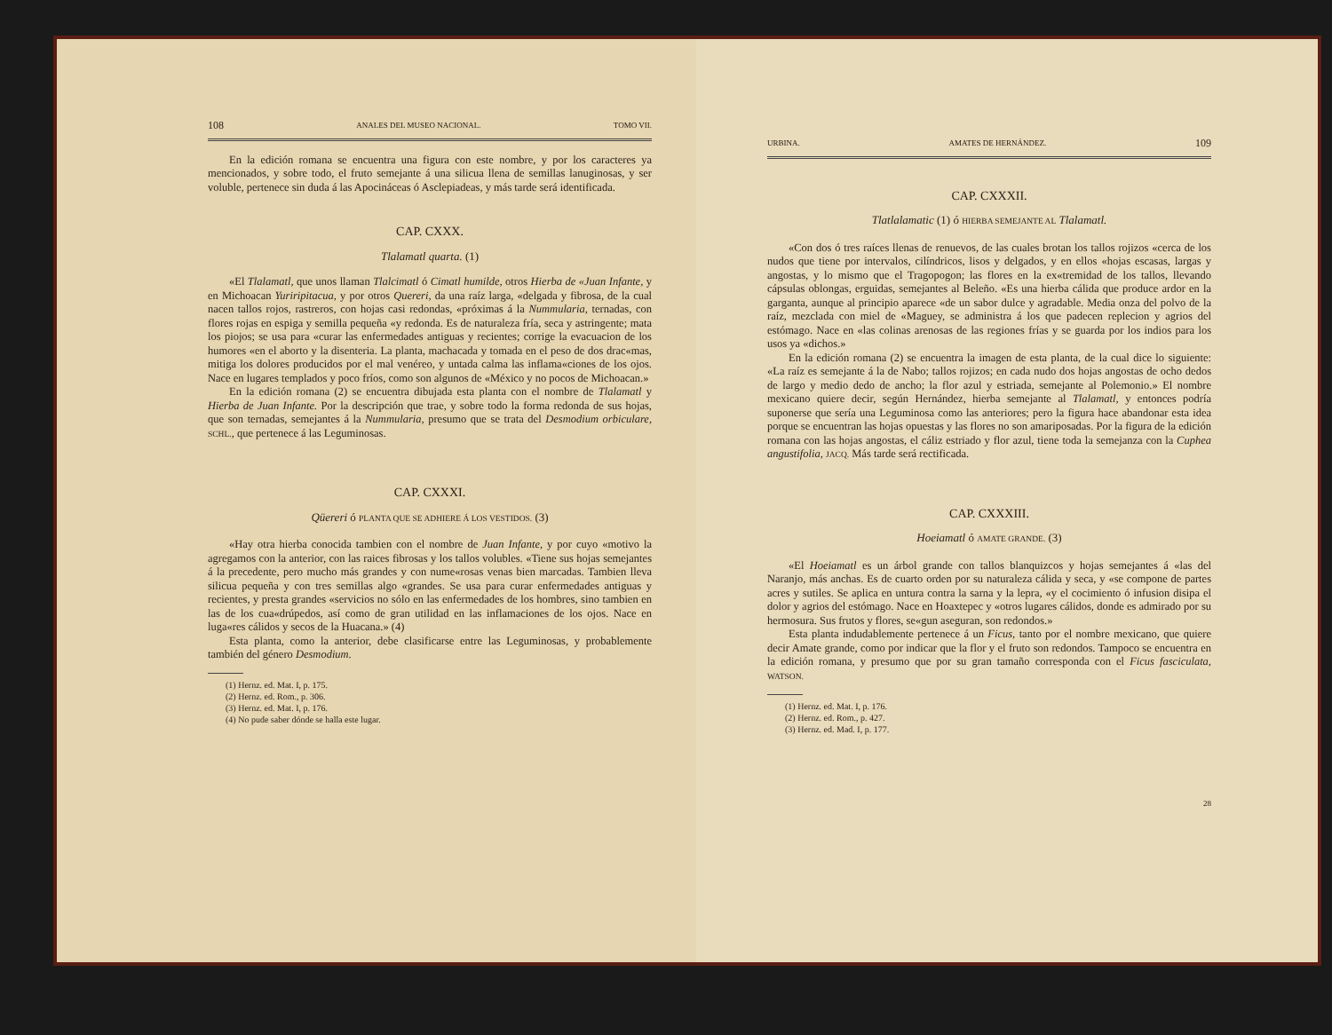108 ANALES DEL MUSEO NACIONAL. TOMO VII.
En la edición romana se encuentra una figura con este nombre, y por los caracteres ya mencionados, y sobre todo, el fruto semejante á una silicua llena de semillas lanuginosas, y ser voluble, pertenece sin duda á las Apocináceas ó Asclepiadeas, y más tarde será identificada.
CAP. CXXX.
Tlalamatl quarta. (1)
«El Tlalamatl, que unos llaman Tlalcimatl ó Cimatl humilde, otros Hierba de «Juan Infante, y en Michoacan Yuriripitacua, y por otros Quereri, da una raíz larga, «delgada y fibrosa, de la cual nacen tallos rojos, rastreros, con hojas casi redondas, «próximas á la Nummularia, ternadas, con flores rojas en espiga y semilla pequeña «y redonda. Es de naturaleza fría, seca y astringente; mata los piojos; se usa para «curar las enfermedades antiguas y recientes; corrige la evacuacion de los humores «en el aborto y la disenteria. La planta, machacada y tomada en el peso de dos drac«mas, mitiga los dolores producidos por el mal venéreo, y untada calma las inflama«ciones de los ojos. Nace en lugares templados y poco fríos, como son algunos de «México y no pocos de Michoacan.»
En la edición romana (2) se encuentra dibujada esta planta con el nombre de Tlalamatl y Hierba de Juan Infante. Por la descripción que trae, y sobre todo la forma redonda de sus hojas, que son ternadas, semejantes á la Nummularia, presumo que se trata del Desmodium orbiculare, SCHL., que pertenece á las Leguminosas.
CAP. CXXXI.
Qüereri ó PLANTA QUE SE ADHIERE Á LOS VESTIDOS. (3)
«Hay otra hierba conocida tambien con el nombre de Juan Infante, y por cuyo «motivo la agregamos con la anterior, con las raices fibrosas y los tallos volubles. «Tiene sus hojas semejantes á la precedente, pero mucho más grandes y con nume«rosas venas bien marcadas. Tambien lleva silicua pequeña y con tres semillas algo «grandes. Se usa para curar enfermedades antiguas y recientes, y presta grandes «servicios no sólo en las enfermedades de los hombres, sino tambien en las de los cua«drúpedos, así como de gran utilidad en las inflamaciones de los ojos. Nace en luga«res cálidos y secos de la Huacana.» (4)
Esta planta, como la anterior, debe clasificarse entre las Leguminosas, y probablemente también del género Desmodium.
(1) Hernz. ed. Mat. I, p. 175.
(2) Hernz. ed. Rom., p. 306.
(3) Hernz. ed. Mat. I, p. 176.
(4) No pude saber dónde se halla este lugar.
URBINA. AMATES DE HERNÁNDEZ. 109
CAP. CXXXII.
Tlatlalamatic (1) ó HIERBA SEMEJANTE AL Tlalamatl.
«Con dos ó tres raíces llenas de renuevos, de las cuales brotan los tallos rojizos «cerca de los nudos que tiene por intervalos, cilíndricos, lisos y delgados, y en ellos «hojas escasas, largas y angostas, y lo mismo que el Tragopogon; las flores en la ex«tremidad de los tallos, llevando cápsulas oblongas, erguidas, semejantes al Beleño. «Es una hierba cálida que produce ardor en la garganta, aunque al principio aparece «de un sabor dulce y agradable. Media onza del polvo de la raíz, mezclada con miel de «Maguey, se administra á los que padecen replecion y agrios del estómago. Nace en «las colinas arenosas de las regiones frías y se guarda por los indios para los usos ya «dichos.»
En la edición romana (2) se encuentra la imagen de esta planta, de la cual dice lo siguiente: «La raíz es semejante á la de Nabo; tallos rojizos; en cada nudo dos hojas angostas de ocho dedos de largo y medio dedo de ancho; la flor azul y estriada, semejante al Polemonio.» El nombre mexicano quiere decir, según Hernández, hierba semejante al Tlalamatl, y entonces podría suponerse que sería una Leguminosa como las anteriores; pero la figura hace abandonar esta idea porque se encuentran las hojas opuestas y las flores no son amariposadas. Por la figura de la edición romana con las hojas angostas, el cáliz estriado y flor azul, tiene toda la semejanza con la Cuphea angustifolia, JACQ. Más tarde será rectificada.
CAP. CXXXIII.
Hoeiamatl ó AMATE GRANDE. (3)
«El Hoeiamatl es un árbol grande con tallos blanquizcos y hojas semejantes á «las del Naranjo, más anchas. Es de cuarto orden por su naturaleza cálida y seca, y «se compone de partes acres y sutiles. Se aplica en untura contra la sarna y la lepra, «y el cocimiento ó infusion disipa el dolor y agrios del estómago. Nace en Hoaxtepec y «otros lugares cálidos, donde es admirado por su hermosura. Sus frutos y flores, se«gun aseguran, son redondos.»
Esta planta indudablemente pertenece á un Ficus, tanto por el nombre mexicano, que quiere decir Amate grande, como por indicar que la flor y el fruto son redondos. Tampoco se encuentra en la edición romana, y presumo que por su gran tamaño corresponda con el Ficus fasciculata, WATSON.
(1) Hernz. ed. Mat. I, p. 176.
(2) Hernz. ed. Rom., p. 427.
(3) Hernz. ed. Mad. I, p. 177.
28